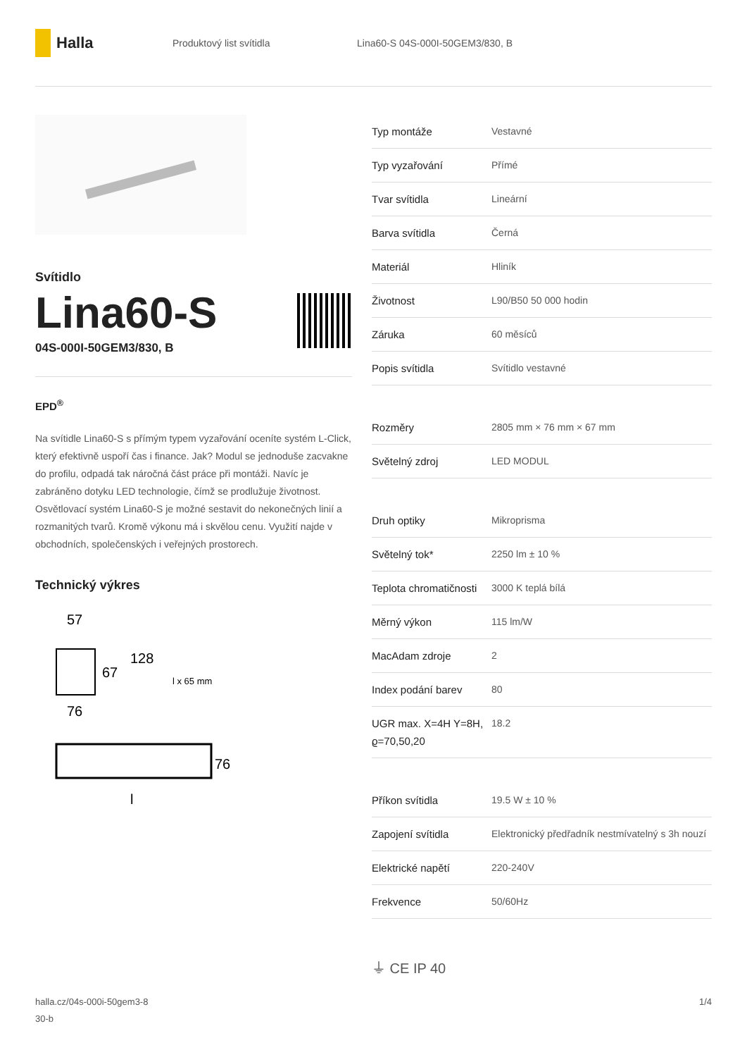Halla
Produktový list svítidla
Lina60-S 04S-000I-50GEM3/830, B
Svítidlo
Lina60-S
04S-000I-50GEM3/830, B
EPD<sup>®</sup>
Na svítidle Lina60-S s přímým typem vyzařování oceníte systém L-Click, který efektivně uspoří čas i finance. Jak? Modul se jednoduše zacvakne do profilu, odpadá tak náročná část práce při montáži. Navíc je zabráněno dotyku LED technologie, čímž se prodlužuje životnost. Osvětlovací systém Lina60-S je možné sestavit do nekonečných linií a rozmanitých tvarů. Kromě výkonu má i skvělou cenu. Využití najde v obchodních, společenských i veřejných prostorech.
Technický výkres
57
67
128
l x 65 mm
76
76
l
| Typ montáže | Vestavné |
| Typ vyzařování | Přímé |
| Tvar svítidla | Lineární |
| Barva svítidla | Černá |
| Materiál | Hliník |
| Životnost | L90/B50 50 000 hodin |
| Záruka | 60 měsíců |
| Popis svítidla | Svítidlo vestavné |
| Rozměry | 2805 mm × 76 mm × 67 mm |
| Světelný zdroj | LED MODUL |
| Druh optiky | Mikroprisma |
| Světelný tok* | 2250 lm ± 10 % |
| Teplota chromatičnosti | 3000 K teplá bílá |
| Měrný výkon | 115 lm/W |
| MacAdam zdroje | 2 |
| Index podání barev | 80 |
| UGR max. X=4H Y=8H, ϱ=70,50,20 | 18.2 |
| Příkon svítidla | 19.5 W ± 10 % |
| Zapojení svítidla | Elektronický předřadník nestmívatelný s 3h nouzí |
| Elektrické napětí | 220-240V |
| Frekvence | 50/60Hz |
⏚ CE IP 40
halla.cz/04s-000i-50gem3-8
30-b
1/4